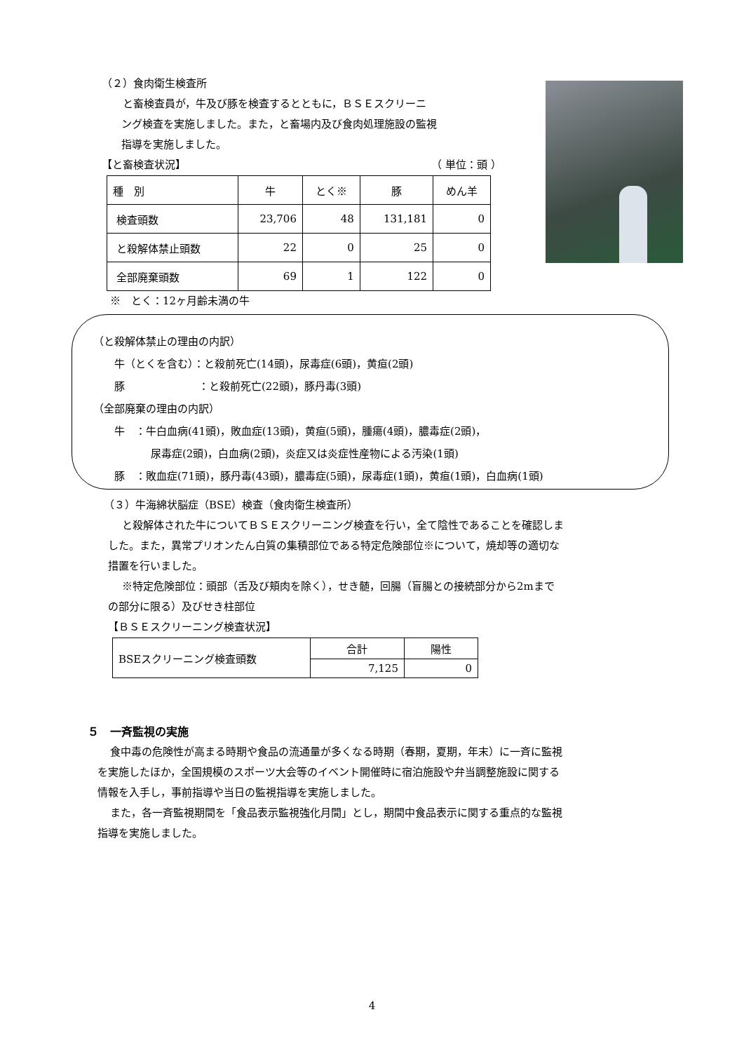（２）食肉衛生検査所
と畜検査員が，牛及び豚を検査するとともに，ＢＳＥスクリーニ
ング検査を実施しました。また，と畜場内及び食肉処理施設の監視
指導を実施しました。
【と畜検査状況】 （ 単位：頭 ）
| 種 別 | 牛 | とく※ | 豚 | めん羊 |
| --- | --- | --- | --- | --- |
| 検査頭数 | 23,706 | 48 | 131,181 | 0 |
| と殺解体禁止頭数 | 22 | 0 | 25 | 0 |
| 全部廃棄頭数 | 69 | 1 | 122 | 0 |
※　とく：12ヶ月齢未満の牛
（と殺解体禁止の理由の内訳）
牛（とくを含む）：と殺前死亡(14頭)，尿毒症(6頭)，黄疸(2頭)
豚　　　　　　　：と殺前死亡(22頭)，豚丹毒(3頭)
（全部廃棄の理由の内訳）
牛　：牛白血病(41頭)，敗血症(13頭)，黄疸(5頭)，腫瘍(4頭)，膿毒症(2頭)，
尿毒症(2頭)，白血病(2頭)，炎症又は炎症性産物による汚染(1頭)
豚　：敗血症(71頭)，豚丹毒(43頭)，膿毒症(5頭)，尿毒症(1頭)，黄疸(1頭)，白血病(1頭)
（３）牛海綿状脳症（BSE）検査（食肉衛生検査所）
と殺解体された牛についてＢＳＥスクリーニング検査を行い，全て陰性であることを確認しま
した。また，異常プリオンたん白質の集積部位である特定危険部位※について，焼却等の適切な
措置を行いました。
※特定危険部位：頭部（舌及び頬肉を除く），せき髄，回腸（盲腸との接続部分から2mまで
の部分に限る）及びせき柱部位
【ＢＳＥスクリーニング検査状況】
| BSEスクリーニング検査頭数 | 合計 | 陽性 |
| | 7,125 | 0 |
５　一斉監視の実施
食中毒の危険性が高まる時期や食品の流通量が多くなる時期（春期，夏期，年末）に一斉に監視
を実施したほか，全国規模のスポーツ大会等のイベント開催時に宿泊施設や弁当調整施設に関する
情報を入手し，事前指導や当日の監視指導を実施しました。
また，各一斉監視期間を「食品表示監視強化月間」とし，期間中食品表示に関する重点的な監視
指導を実施しました。
4